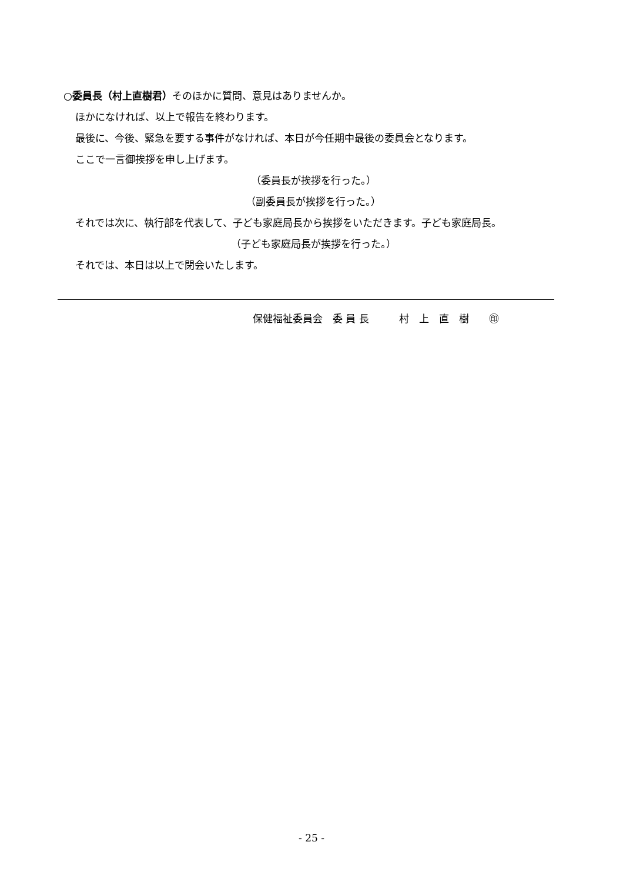○委員長（村上直樹君）そのほかに質問、意見はありませんか。
ほかになければ、以上で報告を終わります。
最後に、今後、緊急を要する事件がなければ、本日が今任期中最後の委員会となります。
ここで一言御挨拶を申し上げます。
（委員長が挨拶を行った。）
（副委員長が挨拶を行った。）
それでは次に、執行部を代表して、子ども家庭局長から挨拶をいただきます。子ども家庭局長。
（子ども家庭局長が挨拶を行った。）
それでは、本日は以上で閉会いたします。
保健福祉委員会　委 員 長　　　村　上　直　樹　　㊞
- 25 -